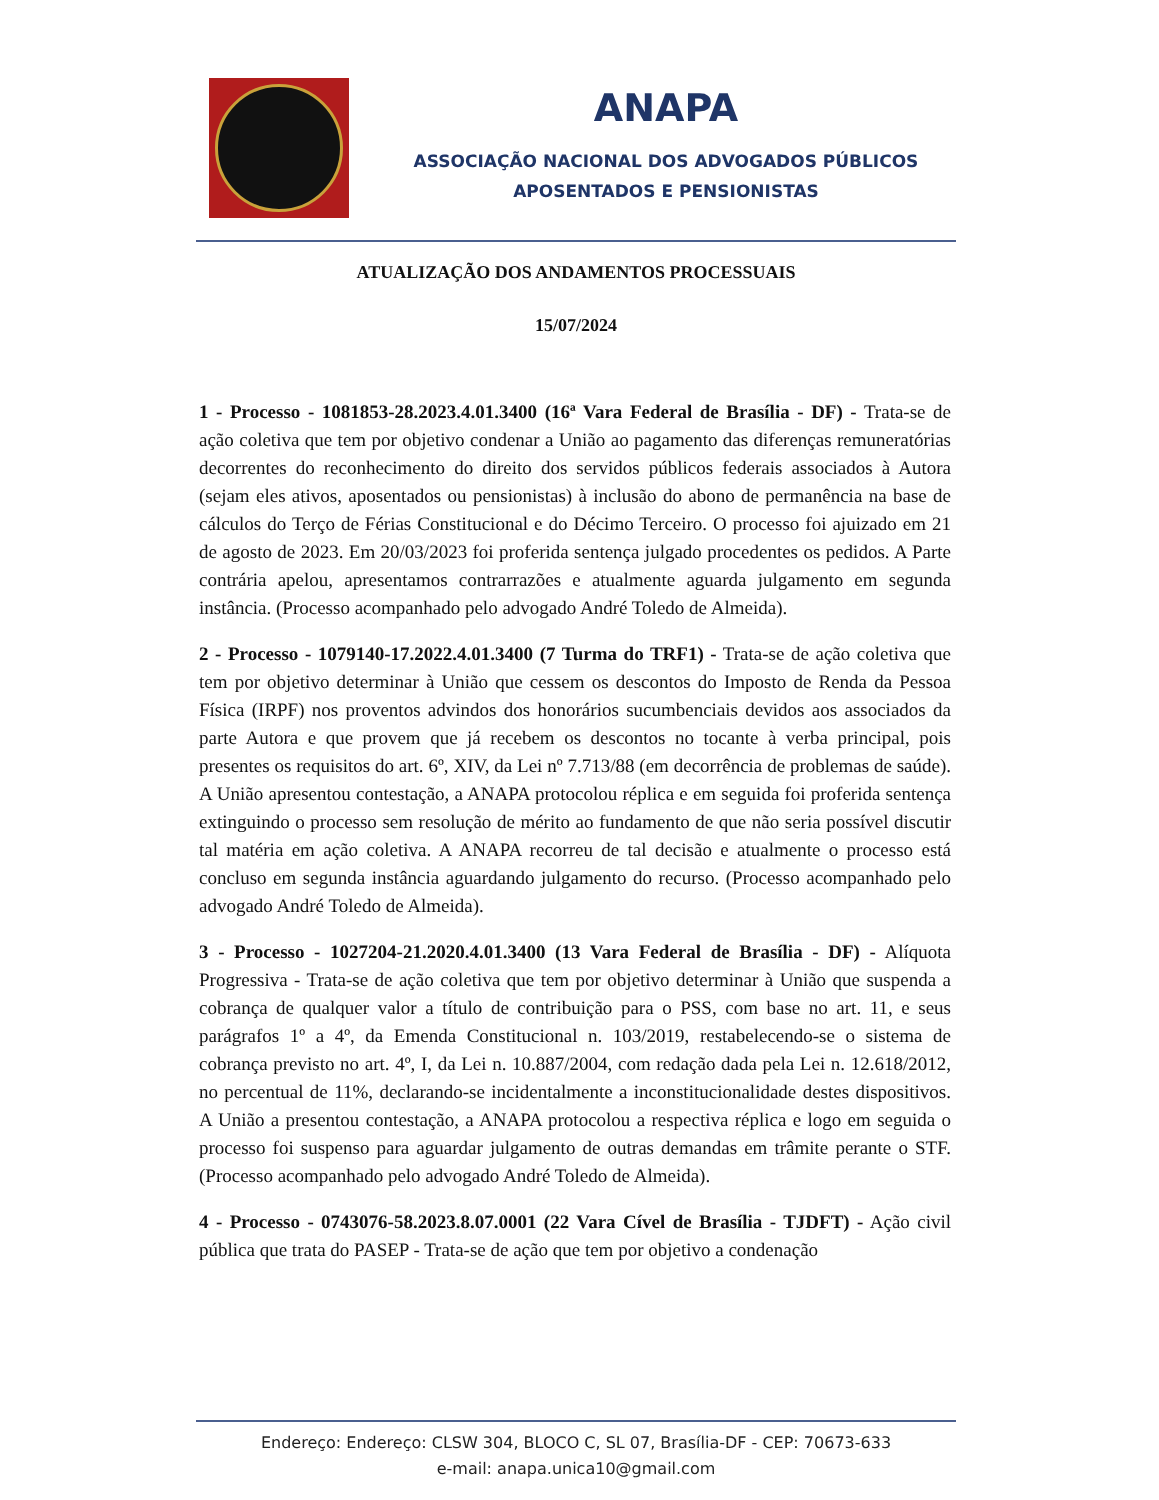ANAPA
ASSOCIAÇÃO NACIONAL DOS ADVOGADOS PÚBLICOS
APOSENTADOS E PENSIONISTAS
ATUALIZAÇÃO DOS ANDAMENTOS PROCESSUAIS
15/07/2024
1 - Processo - 1081853-28.2023.4.01.3400 (16ª Vara Federal de Brasília - DF) - Trata-se de ação coletiva que tem por objetivo condenar a União ao pagamento das diferenças remuneratórias decorrentes do reconhecimento do direito dos servidos públicos federais associados à Autora (sejam eles ativos, aposentados ou pensionistas) à inclusão do abono de permanência na base de cálculos do Terço de Férias Constitucional e do Décimo Terceiro. O processo foi ajuizado em 21 de agosto de 2023. Em 20/03/2023 foi proferida sentença julgado procedentes os pedidos. A Parte contrária apelou, apresentamos contrarrazões e atualmente aguarda julgamento em segunda instância. (Processo acompanhado pelo advogado André Toledo de Almeida).
2 - Processo - 1079140-17.2022.4.01.3400 (7 Turma do TRF1) - Trata-se de ação coletiva que tem por objetivo determinar à União que cessem os descontos do Imposto de Renda da Pessoa Física (IRPF) nos proventos advindos dos honorários sucumbenciais devidos aos associados da parte Autora e que provem que já recebem os descontos no tocante à verba principal, pois presentes os requisitos do art. 6º, XIV, da Lei nº 7.713/88 (em decorrência de problemas de saúde). A União apresentou contestação, a ANAPA protocolou réplica e em seguida foi proferida sentença extinguindo o processo sem resolução de mérito ao fundamento de que não seria possível discutir tal matéria em ação coletiva. A ANAPA recorreu de tal decisão e atualmente o processo está concluso em segunda instância aguardando julgamento do recurso. (Processo acompanhado pelo advogado André Toledo de Almeida).
3 - Processo - 1027204-21.2020.4.01.3400 (13 Vara Federal de Brasília - DF) - Alíquota Progressiva - Trata-se de ação coletiva que tem por objetivo determinar à União que suspenda a cobrança de qualquer valor a título de contribuição para o PSS, com base no art. 11, e seus parágrafos 1º a 4º, da Emenda Constitucional n. 103/2019, restabelecendo-se o sistema de cobrança previsto no art. 4º, I, da Lei n. 10.887/2004, com redação dada pela Lei n. 12.618/2012, no percentual de 11%, declarando-se incidentalmente a inconstitucionalidade destes dispositivos. A União a presentou contestação, a ANAPA protocolou a respectiva réplica e logo em seguida o processo foi suspenso para aguardar julgamento de outras demandas em trâmite perante o STF. (Processo acompanhado pelo advogado André Toledo de Almeida).
4 - Processo - 0743076-58.2023.8.07.0001 (22 Vara Cível de Brasília - TJDFT) - Ação civil pública que trata do PASEP - Trata-se de ação que tem por objetivo a condenação
Endereço: Endereço: CLSW 304, BLOCO C, SL 07, Brasília-DF - CEP: 70673-633
e-mail: anapa.unica10@gmail.com